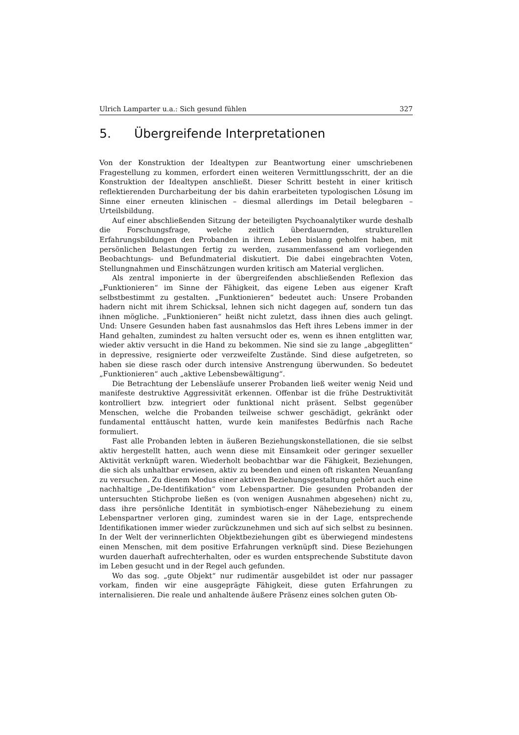Ulrich Lamparter u.a.: Sich gesund fühlen 327
5. Übergreifende Interpretationen
Von der Konstruktion der Idealtypen zur Beantwortung einer umschriebenen Fragestellung zu kommen, erfordert einen weiteren Vermittlungsschritt, der an die Konstruktion der Idealtypen anschließt. Dieser Schritt besteht in einer kritisch reflektierenden Durcharbeitung der bis dahin erarbeiteten typologischen Lösung im Sinne einer erneuten klinischen – diesmal allerdings im Detail belegbaren – Urteilsbildung.
Auf einer abschließenden Sitzung der beteiligten Psychoanalytiker wurde deshalb die Forschungsfrage, welche zeitlich überdauernden, strukturellen Erfahrungsbildungen den Probanden in ihrem Leben bislang geholfen haben, mit persönlichen Belastungen fertig zu werden, zusammenfassend am vorliegenden Beobachtungs- und Befundmaterial diskutiert. Die dabei eingebrachten Voten, Stellungnahmen und Einschätzungen wurden kritisch am Material verglichen.
Als zentral imponierte in der übergreifenden abschließenden Reflexion das „Funktionieren“ im Sinne der Fähigkeit, das eigene Leben aus eigener Kraft selbstbestimmt zu gestalten. „Funktionieren“ bedeutet auch: Unsere Probanden hadern nicht mit ihrem Schicksal, lehnen sich nicht dagegen auf, sondern tun das ihnen mögliche. „Funktionieren“ heißt nicht zuletzt, dass ihnen dies auch gelingt. Und: Unsere Gesunden haben fast ausnahmslos das Heft ihres Lebens immer in der Hand gehalten, zumindest zu halten versucht oder es, wenn es ihnen entglitten war, wieder aktiv versucht in die Hand zu bekommen. Nie sind sie zu lange „abgeglitten“ in depressive, resignierte oder verzweifelte Zustände. Sind diese aufgetreten, so haben sie diese rasch oder durch intensive Anstrengung überwunden. So bedeutet „Funktionieren“ auch „aktive Lebensbewältigung“.
Die Betrachtung der Lebensläufe unserer Probanden ließ weiter wenig Neid und manifeste destruktive Aggressivität erkennen. Offenbar ist die frühe Destruktivität kontrolliert bzw. integriert oder funktional nicht präsent. Selbst gegenüber Menschen, welche die Probanden teilweise schwer geschädigt, gekränkt oder fundamental enttäuscht hatten, wurde kein manifestes Bedürfnis nach Rache formuliert.
Fast alle Probanden lebten in äußeren Beziehungskonstellationen, die sie selbst aktiv hergestellt hatten, auch wenn diese mit Einsamkeit oder geringer sexueller Aktivität verknüpft waren. Wiederholt beobachtbar war die Fähigkeit, Beziehungen, die sich als unhaltbar erwiesen, aktiv zu beenden und einen oft riskanten Neuanfang zu versuchen. Zu diesem Modus einer aktiven Beziehungsgestaltung gehört auch eine nachhaltige „De-Identifikation“ vom Lebenspartner. Die gesunden Probanden der untersuchten Stichprobe ließen es (von wenigen Ausnahmen abgesehen) nicht zu, dass ihre persönliche Identität in symbiotisch-enger Nähebeziehung zu einem Lebenspartner verloren ging, zumindest waren sie in der Lage, entsprechende Identifikationen immer wieder zurückzunehmen und sich auf sich selbst zu besinnen. In der Welt der verinnerlichten Objektbeziehungen gibt es überwiegend mindestens einen Menschen, mit dem positive Erfahrungen verknüpft sind. Diese Beziehungen wurden dauerhaft aufrechterhalten, oder es wurden entsprechende Substitute davon im Leben gesucht und in der Regel auch gefunden.
Wo das sog. „gute Objekt“ nur rudimentär ausgebildet ist oder nur passager vorkam, finden wir eine ausgeprägte Fähigkeit, diese guten Erfahrungen zu internalisieren. Die reale und anhaltende äußere Präsenz eines solchen guten Ob-